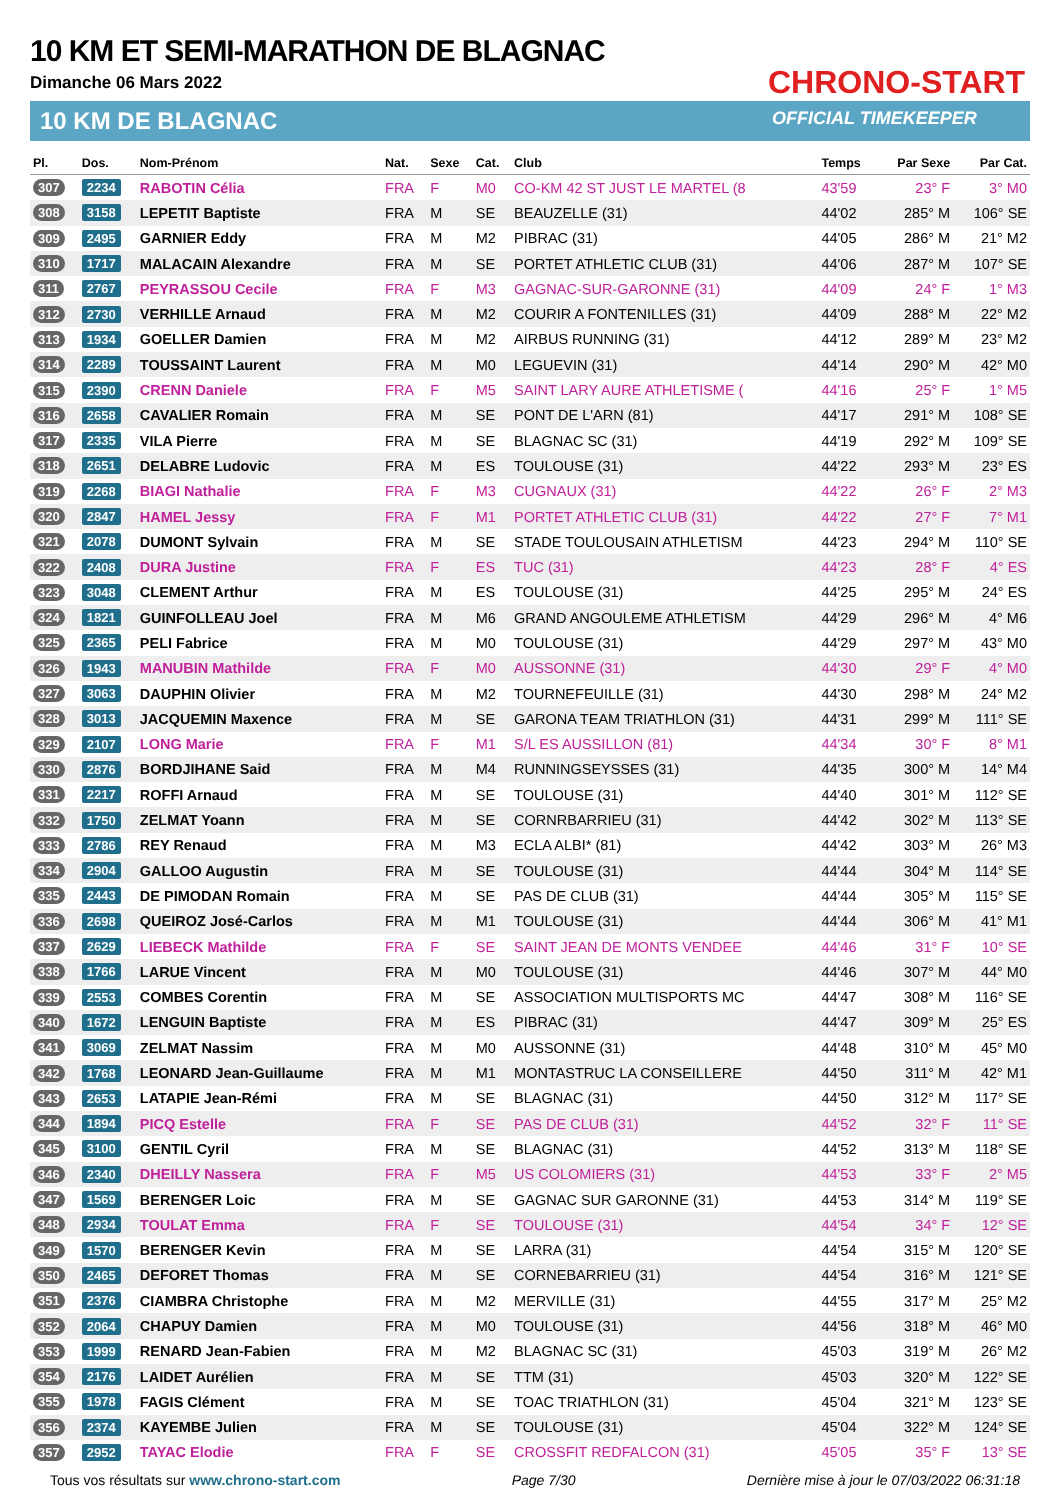10 KM ET SEMI-MARATHON DE BLAGNAC
Dimanche 06 Mars 2022
10 KM DE BLAGNAC
CHRONO-START
OFFICIAL TIMEKEEPER
| Pl. | Dos. | Nom-Prénom | Nat. | Sexe | Cat. | Club | Temps | Par Sexe | Par Cat. |
| --- | --- | --- | --- | --- | --- | --- | --- | --- | --- |
| 307 | 2234 | RABOTIN Célia | FRA | F | M0 | CO-KM 42 ST JUST LE MARTEL (8 | 43'59 | 23° F | 3° M0 |
| 308 | 3158 | LEPETIT Baptiste | FRA | M | SE | BEAUZELLE (31) | 44'02 | 285° M | 106° SE |
| 309 | 2495 | GARNIER Eddy | FRA | M | M2 | PIBRAC (31) | 44'05 | 286° M | 21° M2 |
| 310 | 1717 | MALACAIN Alexandre | FRA | M | SE | PORTET ATHLETIC CLUB (31) | 44'06 | 287° M | 107° SE |
| 311 | 2767 | PEYRASSOU Cecile | FRA | F | M3 | GAGNAC-SUR-GARONNE (31) | 44'09 | 24° F | 1° M3 |
| 312 | 2730 | VERHILLE Arnaud | FRA | M | M2 | COURIR A FONTENILLES (31) | 44'09 | 288° M | 22° M2 |
| 313 | 1934 | GOELLER Damien | FRA | M | M2 | AIRBUS RUNNING (31) | 44'12 | 289° M | 23° M2 |
| 314 | 2289 | TOUSSAINT Laurent | FRA | M | M0 | LEGUEVIN (31) | 44'14 | 290° M | 42° M0 |
| 315 | 2390 | CRENN Daniele | FRA | F | M5 | SAINT LARY AURE ATHLETISME ( | 44'16 | 25° F | 1° M5 |
| 316 | 2658 | CAVALIER Romain | FRA | M | SE | PONT DE L'ARN (81) | 44'17 | 291° M | 108° SE |
| 317 | 2335 | VILA Pierre | FRA | M | SE | BLAGNAC SC (31) | 44'19 | 292° M | 109° SE |
| 318 | 2651 | DELABRE Ludovic | FRA | M | ES | TOULOUSE (31) | 44'22 | 293° M | 23° ES |
| 319 | 2268 | BIAGI Nathalie | FRA | F | M3 | CUGNAUX (31) | 44'22 | 26° F | 2° M3 |
| 320 | 2847 | HAMEL Jessy | FRA | F | M1 | PORTET ATHLETIC CLUB (31) | 44'22 | 27° F | 7° M1 |
| 321 | 2078 | DUMONT Sylvain | FRA | M | SE | STADE TOULOUSAIN ATHLETISM | 44'23 | 294° M | 110° SE |
| 322 | 2408 | DURA Justine | FRA | F | ES | TUC (31) | 44'23 | 28° F | 4° ES |
| 323 | 3048 | CLEMENT Arthur | FRA | M | ES | TOULOUSE (31) | 44'25 | 295° M | 24° ES |
| 324 | 1821 | GUINFOLLEAU Joel | FRA | M | M6 | GRAND ANGOULEME ATHLETISM | 44'29 | 296° M | 4° M6 |
| 325 | 2365 | PELI Fabrice | FRA | M | M0 | TOULOUSE (31) | 44'29 | 297° M | 43° M0 |
| 326 | 1943 | MANUBIN Mathilde | FRA | F | M0 | AUSSONNE (31) | 44'30 | 29° F | 4° M0 |
| 327 | 3063 | DAUPHIN Olivier | FRA | M | M2 | TOURNEFEUILLE (31) | 44'30 | 298° M | 24° M2 |
| 328 | 3013 | JACQUEMIN Maxence | FRA | M | SE | GARONA TEAM TRIATHLON (31) | 44'31 | 299° M | 111° SE |
| 329 | 2107 | LONG Marie | FRA | F | M1 | S/L ES AUSSILLON (81) | 44'34 | 30° F | 8° M1 |
| 330 | 2876 | BORDJIHANE Said | FRA | M | M4 | RUNNINGSEYSSES (31) | 44'35 | 300° M | 14° M4 |
| 331 | 2217 | ROFFI Arnaud | FRA | M | SE | TOULOUSE (31) | 44'40 | 301° M | 112° SE |
| 332 | 1750 | ZELMAT Yoann | FRA | M | SE | CORNRBARRIEU (31) | 44'42 | 302° M | 113° SE |
| 333 | 2786 | REY Renaud | FRA | M | M3 | ECLA ALBI* (81) | 44'42 | 303° M | 26° M3 |
| 334 | 2904 | GALLOO Augustin | FRA | M | SE | TOULOUSE (31) | 44'44 | 304° M | 114° SE |
| 335 | 2443 | DE PIMODAN Romain | FRA | M | SE | PAS DE CLUB (31) | 44'44 | 305° M | 115° SE |
| 336 | 2698 | QUEIROZ José-Carlos | FRA | M | M1 | TOULOUSE (31) | 44'44 | 306° M | 41° M1 |
| 337 | 2629 | LIEBECK Mathilde | FRA | F | SE | SAINT JEAN DE MONTS VENDEE | 44'46 | 31° F | 10° SE |
| 338 | 1766 | LARUE Vincent | FRA | M | M0 | TOULOUSE (31) | 44'46 | 307° M | 44° M0 |
| 339 | 2553 | COMBES Corentin | FRA | M | SE | ASSOCIATION MULTISPORTS MC | 44'47 | 308° M | 116° SE |
| 340 | 1672 | LENGUIN Baptiste | FRA | M | ES | PIBRAC (31) | 44'47 | 309° M | 25° ES |
| 341 | 3069 | ZELMAT Nassim | FRA | M | M0 | AUSSONNE (31) | 44'48 | 310° M | 45° M0 |
| 342 | 1768 | LEONARD Jean-Guillaume | FRA | M | M1 | MONTASTRUC LA CONSEILLERE | 44'50 | 311° M | 42° M1 |
| 343 | 2653 | LATAPIE Jean-Rémi | FRA | M | SE | BLAGNAC (31) | 44'50 | 312° M | 117° SE |
| 344 | 1894 | PICQ Estelle | FRA | F | SE | PAS DE CLUB (31) | 44'52 | 32° F | 11° SE |
| 345 | 3100 | GENTIL Cyril | FRA | M | SE | BLAGNAC (31) | 44'52 | 313° M | 118° SE |
| 346 | 2340 | DHEILLY Nassera | FRA | F | M5 | US COLOMIERS (31) | 44'53 | 33° F | 2° M5 |
| 347 | 1569 | BERENGER Loic | FRA | M | SE | GAGNAC SUR GARONNE (31) | 44'53 | 314° M | 119° SE |
| 348 | 2934 | TOULAT Emma | FRA | F | SE | TOULOUSE (31) | 44'54 | 34° F | 12° SE |
| 349 | 1570 | BERENGER Kevin | FRA | M | SE | LARRA (31) | 44'54 | 315° M | 120° SE |
| 350 | 2465 | DEFORET Thomas | FRA | M | SE | CORNEBARRIEU (31) | 44'54 | 316° M | 121° SE |
| 351 | 2376 | CIAMBRA Christophe | FRA | M | M2 | MERVILLE (31) | 44'55 | 317° M | 25° M2 |
| 352 | 2064 | CHAPUY Damien | FRA | M | M0 | TOULOUSE (31) | 44'56 | 318° M | 46° M0 |
| 353 | 1999 | RENARD Jean-Fabien | FRA | M | M2 | BLAGNAC SC (31) | 45'03 | 319° M | 26° M2 |
| 354 | 2176 | LAIDET Aurélien | FRA | M | SE | TTM (31) | 45'03 | 320° M | 122° SE |
| 355 | 1978 | FAGIS Clément | FRA | M | SE | TOAC TRIATHLON (31) | 45'04 | 321° M | 123° SE |
| 356 | 2374 | KAYEMBE Julien | FRA | M | SE | TOULOUSE (31) | 45'04 | 322° M | 124° SE |
| 357 | 2952 | TAYAC Elodie | FRA | F | SE | CROSSFIT REDFALCON (31) | 45'05 | 35° F | 13° SE |
Tous vos résultats sur www.chrono-start.com Page 7/30 Dernière mise à jour le 07/03/2022 06:31:18